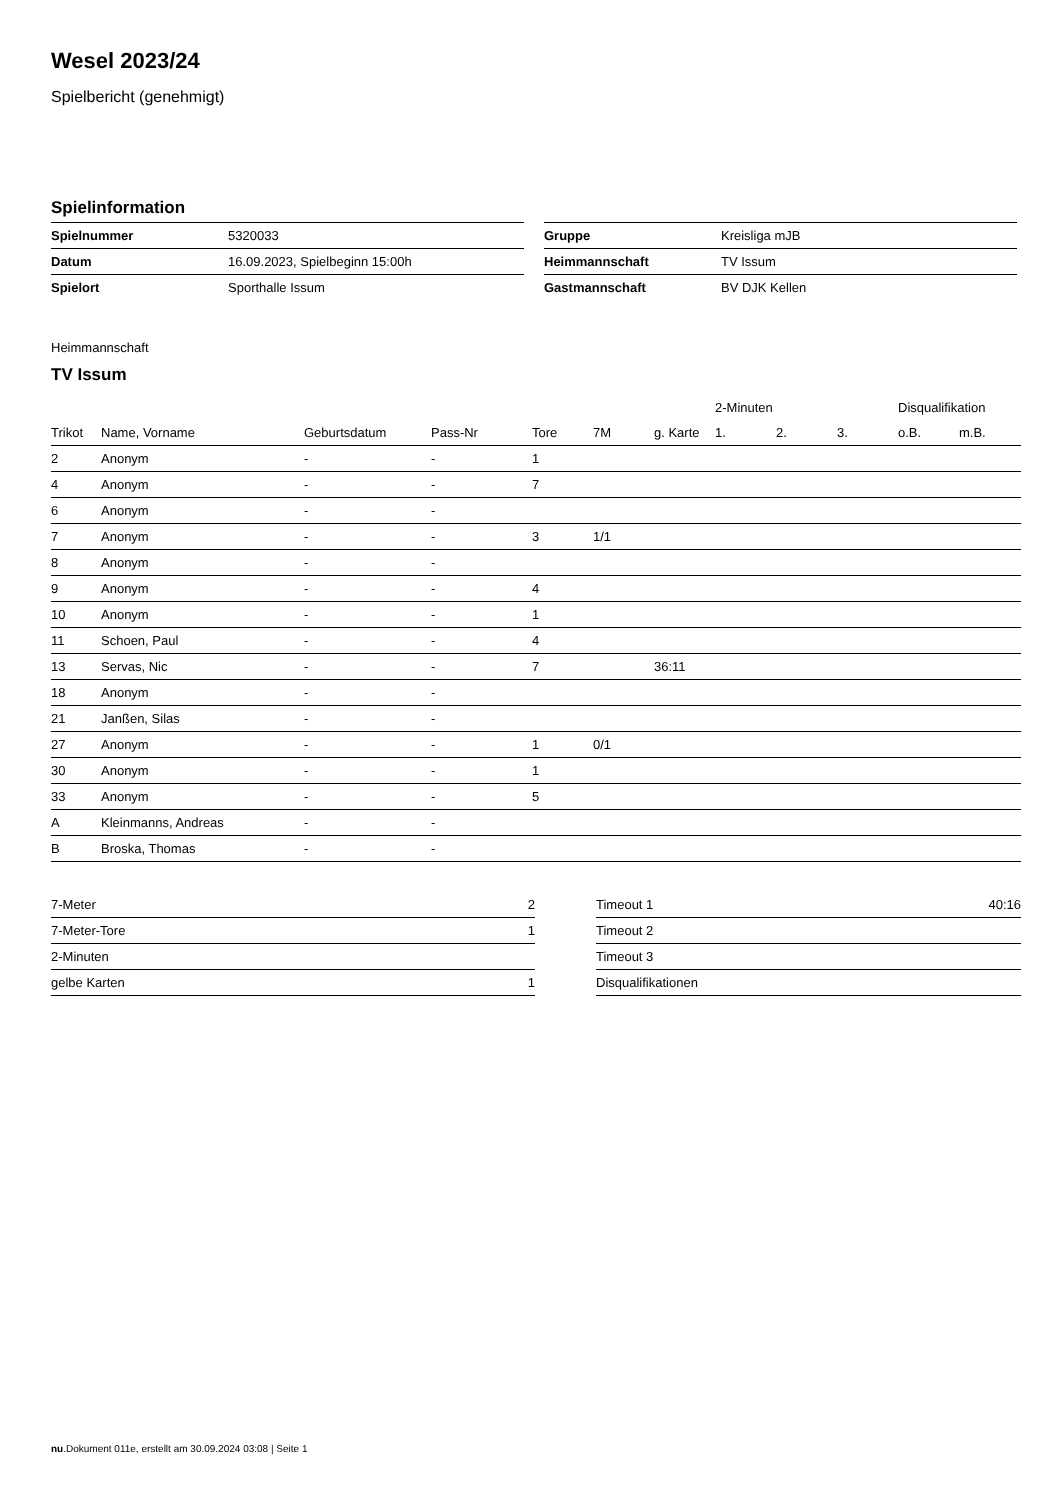Wesel 2023/24
Spielbericht (genehmigt)
Spielinformation
| Spielnummer | 5320033 |
| Datum | 16.09.2023, Spielbeginn 15:00h |
| Spielort | Sporthalle Issum |
| Gruppe | Kreisliga mJB |
| Heimmannschaft | TV Issum |
| Gastmannschaft | BV DJK Kellen |
Heimmannschaft
TV Issum
| | | | | | | | 2-Minuten | | | Disqualifikation | |
| --- | --- | --- | --- | --- | --- | --- | --- | --- | --- | --- | --- |
| Trikot | Name, Vorname | Geburtsdatum | Pass-Nr | Tore | 7M | g. Karte | 1. | 2. | 3. | o.B. | m.B. |
| 2 | Anonym | - | - | 1 | | | | | | | |
| 4 | Anonym | - | - | 7 | | | | | | | |
| 6 | Anonym | - | - | | | | | | | | |
| 7 | Anonym | - | - | 3 | 1/1 | | | | | | |
| 8 | Anonym | - | - | | | | | | | | |
| 9 | Anonym | - | - | 4 | | | | | | | |
| 10 | Anonym | - | - | 1 | | | | | | | |
| 11 | Schoen, Paul | - | - | 4 | | | | | | | |
| 13 | Servas, Nic | - | - | 7 | | 36:11 | | | | | |
| 18 | Anonym | - | - | | | | | | | | |
| 21 | Janßen, Silas | - | - | | | | | | | | |
| 27 | Anonym | - | - | 1 | 0/1 | | | | | | |
| 30 | Anonym | - | - | 1 | | | | | | | |
| 33 | Anonym | - | - | 5 | | | | | | | |
| A | Kleinmanns, Andreas | - | - | | | | | | | | |
| B | Broska, Thomas | - | - | | | | | | | | |
| 7-Meter | 2 |
| 7-Meter-Tore | 1 |
| 2-Minuten | |
| gelbe Karten | 1 |
| Timeout 1 | 40:16 |
| Timeout 2 | |
| Timeout 3 | |
| Disqualifikationen | |
nu.Dokument 011e, erstellt am 30.09.2024 03:08 | Seite 1